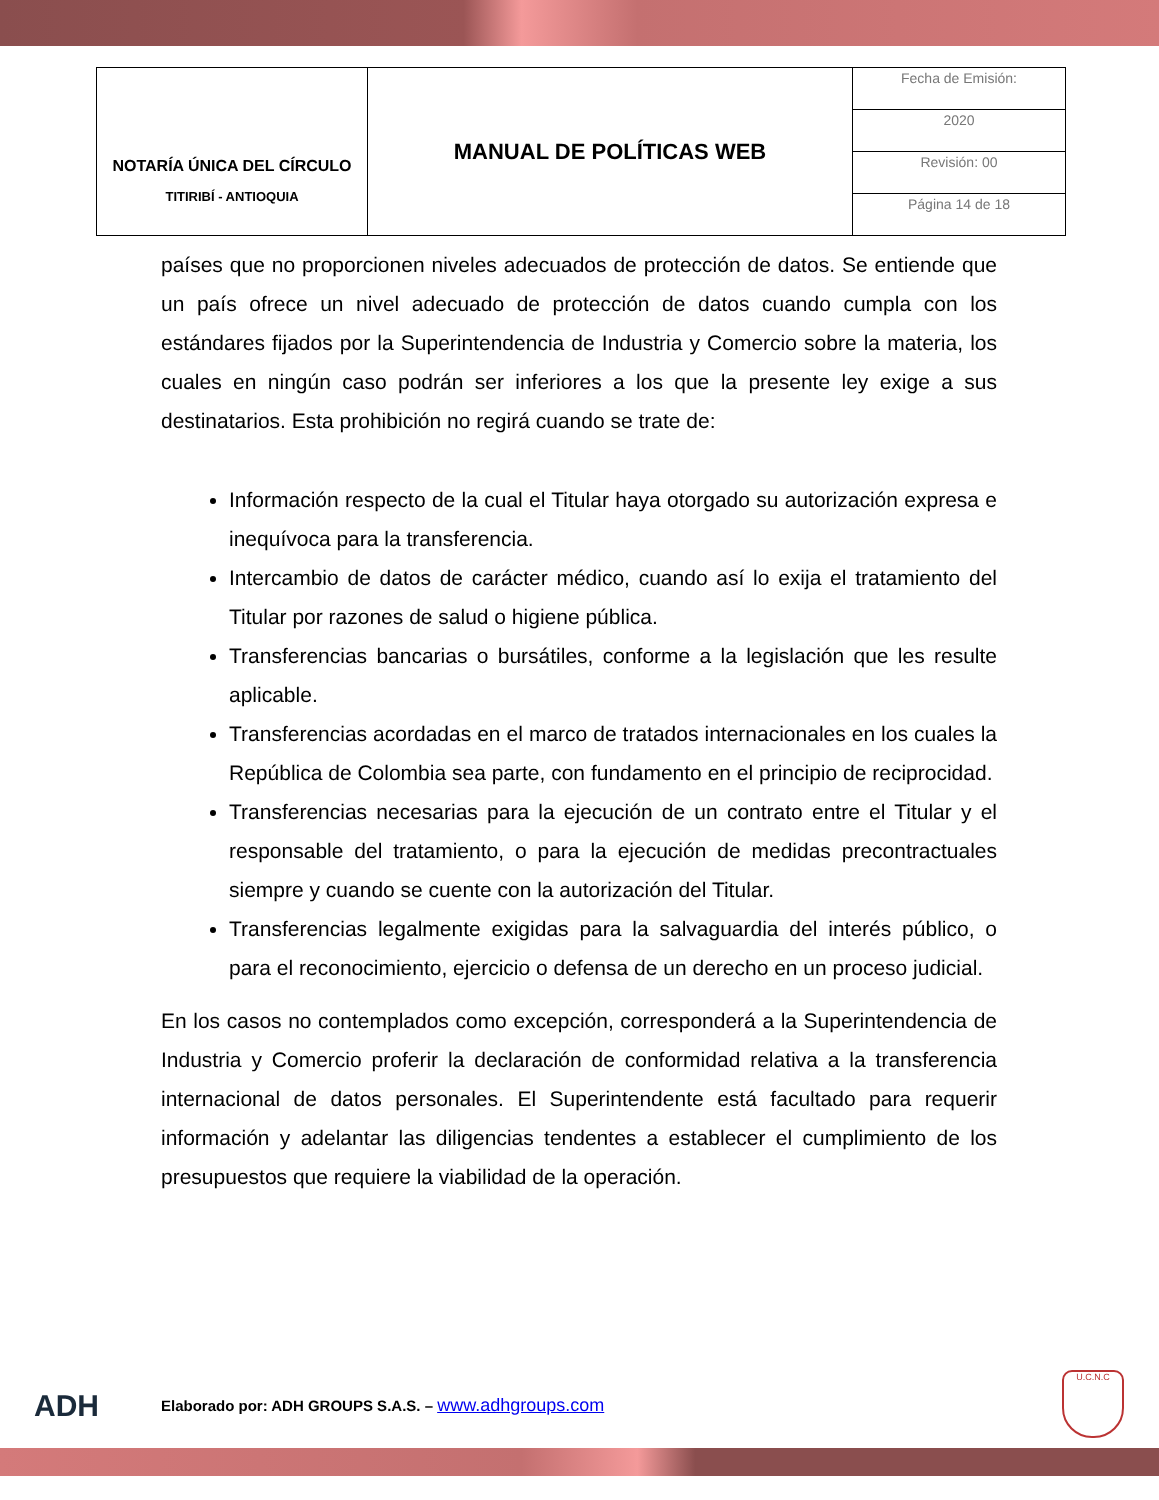| NOTARÍA ÚNICA DEL CÍRCULO TITIRIBÍ - ANTIOQUIA | MANUAL DE POLÍTICAS WEB | Fecha de Emisión: |
| | | 2020 |
| | | Revisión: 00 |
| | | Página 14 de 18 |
países que no proporcionen niveles adecuados de protección de datos. Se entiende que un país ofrece un nivel adecuado de protección de datos cuando cumpla con los estándares fijados por la Superintendencia de Industria y Comercio sobre la materia, los cuales en ningún caso podrán ser inferiores a los que la presente ley exige a sus destinatarios. Esta prohibición no regirá cuando se trate de:
Información respecto de la cual el Titular haya otorgado su autorización expresa e inequívoca para la transferencia.
Intercambio de datos de carácter médico, cuando así lo exija el tratamiento del Titular por razones de salud o higiene pública.
Transferencias bancarias o bursátiles, conforme a la legislación que les resulte aplicable.
Transferencias acordadas en el marco de tratados internacionales en los cuales la República de Colombia sea parte, con fundamento en el principio de reciprocidad.
Transferencias necesarias para la ejecución de un contrato entre el Titular y el responsable del tratamiento, o para la ejecución de medidas precontractuales siempre y cuando se cuente con la autorización del Titular.
Transferencias legalmente exigidas para la salvaguardia del interés público, o para el reconocimiento, ejercicio o defensa de un derecho en un proceso judicial.
En los casos no contemplados como excepción, corresponderá a la Superintendencia de Industria y Comercio proferir la declaración de conformidad relativa a la transferencia internacional de datos personales. El Superintendente está facultado para requerir información y adelantar las diligencias tendentes a establecer el cumplimiento de los presupuestos que requiere la viabilidad de la operación.
ADH Elaborado por: ADH GROUPS S.A.S. – www.adhgroups.com
U.C.N.C